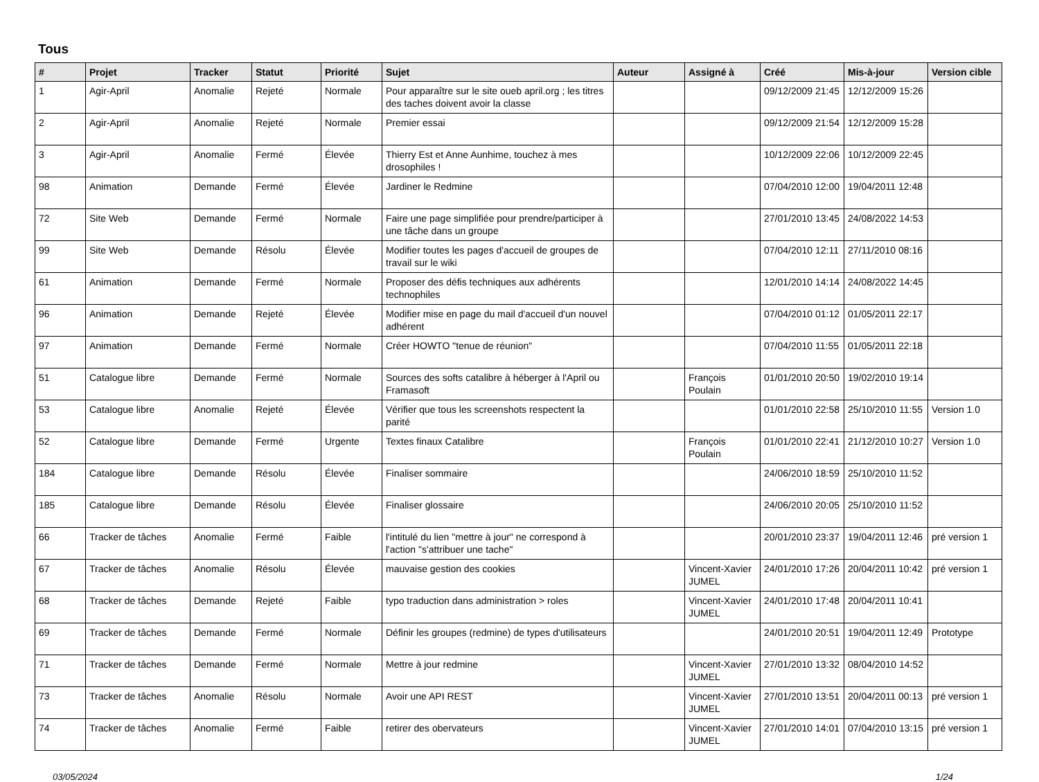Tous
| # | Projet | Tracker | Statut | Priorité | Sujet | Auteur | Assigné à | Créé | Mis-à-jour | Version cible |
| --- | --- | --- | --- | --- | --- | --- | --- | --- | --- | --- |
| 1 | Agir-April | Anomalie | Rejeté | Normale | Pour apparaître sur le site oueb april.org ; les titres des taches doivent avoir la classe | | | 09/12/2009 21:45 | 12/12/2009 15:26 | |
| 2 | Agir-April | Anomalie | Rejeté | Normale | Premier essai | | | 09/12/2009 21:54 | 12/12/2009 15:28 | |
| 3 | Agir-April | Anomalie | Fermé | Élevée | Thierry Est et Anne Aunhime, touchez à mes drosophiles ! | | | 10/12/2009 22:06 | 10/12/2009 22:45 | |
| 98 | Animation | Demande | Fermé | Élevée | Jardiner le Redmine | | | 07/04/2010 12:00 | 19/04/2011 12:48 | |
| 72 | Site Web | Demande | Fermé | Normale | Faire une page simplifiée pour prendre/participer à une tâche dans un groupe | | | 27/01/2010 13:45 | 24/08/2022 14:53 | |
| 99 | Site Web | Demande | Résolu | Élevée | Modifier toutes les pages d'accueil de groupes de travail sur le wiki | | | 07/04/2010 12:11 | 27/11/2010 08:16 | |
| 61 | Animation | Demande | Fermé | Normale | Proposer des défis techniques aux adhérents technophiles | | | 12/01/2010 14:14 | 24/08/2022 14:45 | |
| 96 | Animation | Demande | Rejeté | Élevée | Modifier mise en page du mail d'accueil d'un nouvel adhérent | | | 07/04/2010 01:12 | 01/05/2011 22:17 | |
| 97 | Animation | Demande | Fermé | Normale | Créer HOWTO "tenue de réunion" | | | 07/04/2010 11:55 | 01/05/2011 22:18 | |
| 51 | Catalogue libre | Demande | Fermé | Normale | Sources des softs catalibre à héberger à l'April ou Framasoft | | François Poulain | 01/01/2010 20:50 | 19/02/2010 19:14 | |
| 53 | Catalogue libre | Anomalie | Rejeté | Élevée | Vérifier que tous les screenshots respectent la parité | | | 01/01/2010 22:58 | 25/10/2010 11:55 | Version 1.0 |
| 52 | Catalogue libre | Demande | Fermé | Urgente | Textes finaux Catalibre | | François Poulain | 01/01/2010 22:41 | 21/12/2010 10:27 | Version 1.0 |
| 184 | Catalogue libre | Demande | Résolu | Élevée | Finaliser sommaire | | | 24/06/2010 18:59 | 25/10/2010 11:52 | |
| 185 | Catalogue libre | Demande | Résolu | Élevée | Finaliser glossaire | | | 24/06/2010 20:05 | 25/10/2010 11:52 | |
| 66 | Tracker de tâches | Anomalie | Fermé | Faible | l'intitulé du lien "mettre à jour" ne correspond à l'action "s'attribuer une tache" | | | 20/01/2010 23:37 | 19/04/2011 12:46 | pré version 1 |
| 67 | Tracker de tâches | Anomalie | Résolu | Élevée | mauvaise gestion des cookies | | Vincent-Xavier JUMEL | 24/01/2010 17:26 | 20/04/2011 10:42 | pré version 1 |
| 68 | Tracker de tâches | Demande | Rejeté | Faible | typo traduction dans administration > roles | | Vincent-Xavier JUMEL | 24/01/2010 17:48 | 20/04/2011 10:41 | |
| 69 | Tracker de tâches | Demande | Fermé | Normale | Définir les groupes (redmine) de types d'utilisateurs | | | 24/01/2010 20:51 | 19/04/2011 12:49 | Prototype |
| 71 | Tracker de tâches | Demande | Fermé | Normale | Mettre à jour redmine | | Vincent-Xavier JUMEL | 27/01/2010 13:32 | 08/04/2010 14:52 | |
| 73 | Tracker de tâches | Anomalie | Résolu | Normale | Avoir une API REST | | Vincent-Xavier JUMEL | 27/01/2010 13:51 | 20/04/2011 00:13 | pré version 1 |
| 74 | Tracker de tâches | Anomalie | Fermé | Faible | retirer des obervateurs | | Vincent-Xavier JUMEL | 27/01/2010 14:01 | 07/04/2010 13:15 | pré version 1 |
03/05/2024 1/24